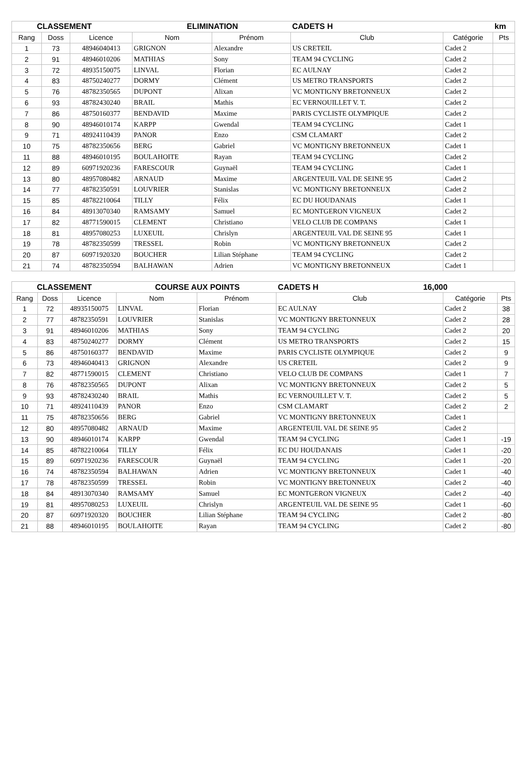| CLASSEMENT | | | ELIMINATION | | CADETS H | | km |
| --- | --- | --- | --- | --- | --- | --- | --- |
| Rang | Doss | Licence | Nom | Prénom | Club | Catégorie | Pts |
| 1 | 73 | 48946040413 | GRIGNON | Alexandre | US CRETEIL | Cadet 2 | |
| 2 | 91 | 48946010206 | MATHIAS | Sony | TEAM 94 CYCLING | Cadet 2 | |
| 3 | 72 | 48935150075 | LINVAL | Florian | EC AULNAY | Cadet 2 | |
| 4 | 83 | 48750240277 | DORMY | Clément | US METRO TRANSPORTS | Cadet 2 | |
| 5 | 76 | 48782350565 | DUPONT | Alixan | VC MONTIGNY BRETONNEUX | Cadet 2 | |
| 6 | 93 | 48782430240 | BRAIL | Mathis | EC VERNOUILLET V. T. | Cadet 2 | |
| 7 | 86 | 48750160377 | BENDAVID | Maxime | PARIS CYCLISTE OLYMPIQUE | Cadet 2 | |
| 8 | 90 | 48946010174 | KARPP | Gwendal | TEAM 94 CYCLING | Cadet 1 | |
| 9 | 71 | 48924110439 | PANOR | Enzo | CSM CLAMART | Cadet 2 | |
| 10 | 75 | 48782350656 | BERG | Gabriel | VC MONTIGNY BRETONNEUX | Cadet 1 | |
| 11 | 88 | 48946010195 | BOULAHOITE | Rayan | TEAM 94 CYCLING | Cadet 2 | |
| 12 | 89 | 60971920236 | FARESCOUR | Guynaël | TEAM 94 CYCLING | Cadet 1 | |
| 13 | 80 | 48957080482 | ARNAUD | Maxime | ARGENTEUIL VAL DE SEINE 95 | Cadet 2 | |
| 14 | 77 | 48782350591 | LOUVRIER | Stanislas | VC MONTIGNY BRETONNEUX | Cadet 2 | |
| 15 | 85 | 48782210064 | TILLY | Félix | EC DU HOUDANAIS | Cadet 1 | |
| 16 | 84 | 48913070340 | RAMSAMY | Samuel | EC MONTGERON VIGNEUX | Cadet 2 | |
| 17 | 82 | 48771590015 | CLEMENT | Christiano | VELO CLUB DE COMPANS | Cadet 1 | |
| 18 | 81 | 48957080253 | LUXEUIL | Chrislyn | ARGENTEUIL VAL DE SEINE 95 | Cadet 1 | |
| 19 | 78 | 48782350599 | TRESSEL | Robin | VC MONTIGNY BRETONNEUX | Cadet 2 | |
| 20 | 87 | 60971920320 | BOUCHER | Lilian Stéphane | TEAM 94 CYCLING | Cadet 2 | |
| 21 | 74 | 48782350594 | BALHAWAN | Adrien | VC MONTIGNY BRETONNEUX | Cadet 1 | |
| CLASSEMENT | | | COURSE AUX POINTS | | CADETS H 16,000 | | |
| --- | --- | --- | --- | --- | --- | --- | --- |
| Rang | Doss | Licence | Nom | Prénom | Club | Catégorie | Pts |
| 1 | 72 | 48935150075 | LINVAL | Florian | EC AULNAY | Cadet 2 | 38 |
| 2 | 77 | 48782350591 | LOUVRIER | Stanislas | VC MONTIGNY BRETONNEUX | Cadet 2 | 28 |
| 3 | 91 | 48946010206 | MATHIAS | Sony | TEAM 94 CYCLING | Cadet 2 | 20 |
| 4 | 83 | 48750240277 | DORMY | Clément | US METRO TRANSPORTS | Cadet 2 | 15 |
| 5 | 86 | 48750160377 | BENDAVID | Maxime | PARIS CYCLISTE OLYMPIQUE | Cadet 2 | 9 |
| 6 | 73 | 48946040413 | GRIGNON | Alexandre | US CRETEIL | Cadet 2 | 9 |
| 7 | 82 | 48771590015 | CLEMENT | Christiano | VELO CLUB DE COMPANS | Cadet 1 | 7 |
| 8 | 76 | 48782350565 | DUPONT | Alixan | VC MONTIGNY BRETONNEUX | Cadet 2 | 5 |
| 9 | 93 | 48782430240 | BRAIL | Mathis | EC VERNOUILLET V. T. | Cadet 2 | 5 |
| 10 | 71 | 48924110439 | PANOR | Enzo | CSM CLAMART | Cadet 2 | 2 |
| 11 | 75 | 48782350656 | BERG | Gabriel | VC MONTIGNY BRETONNEUX | Cadet 1 | |
| 12 | 80 | 48957080482 | ARNAUD | Maxime | ARGENTEUIL VAL DE SEINE 95 | Cadet 2 | |
| 13 | 90 | 48946010174 | KARPP | Gwendal | TEAM 94 CYCLING | Cadet 1 | -19 |
| 14 | 85 | 48782210064 | TILLY | Félix | EC DU HOUDANAIS | Cadet 1 | -20 |
| 15 | 89 | 60971920236 | FARESCOUR | Guynaël | TEAM 94 CYCLING | Cadet 1 | -20 |
| 16 | 74 | 48782350594 | BALHAWAN | Adrien | VC MONTIGNY BRETONNEUX | Cadet 1 | -40 |
| 17 | 78 | 48782350599 | TRESSEL | Robin | VC MONTIGNY BRETONNEUX | Cadet 2 | -40 |
| 18 | 84 | 48913070340 | RAMSAMY | Samuel | EC MONTGERON VIGNEUX | Cadet 2 | -40 |
| 19 | 81 | 48957080253 | LUXEUIL | Chrislyn | ARGENTEUIL VAL DE SEINE 95 | Cadet 1 | -60 |
| 20 | 87 | 60971920320 | BOUCHER | Lilian Stéphane | TEAM 94 CYCLING | Cadet 2 | -80 |
| 21 | 88 | 48946010195 | BOULAHOITE | Rayan | TEAM 94 CYCLING | Cadet 2 | -80 |